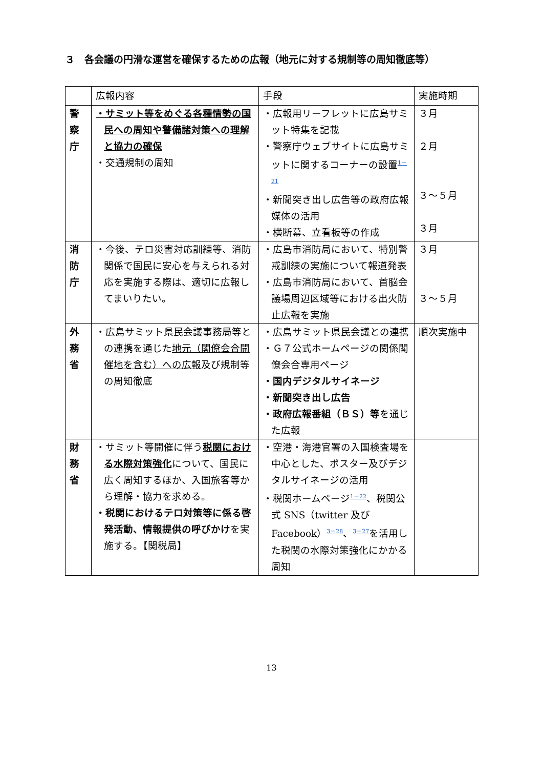３　各会議の円滑な運営を確保するための広報（地元に対する規制等の周知徹底等）
| | 広報内容 | 手段 | 実施時期 |
| --- | --- | --- | --- |
| 警 察 庁 | ・サミット等をめぐる各種情勢の国民への周知や警備諸対策への理解と協力の確保 ・交通規制の周知 | ・広報用リーフレットに広島サミット特集を記載 ・警察庁ウェブサイトに広島サミットに関するコーナーの設置 1－21 ・新聞突き出し広告等の政府広報媒体の活用 ・横断幕、立看板等の作成 | ３月 ２月 ３～５月 ３月 |
| 消 防 庁 | ・今後、テロ災害対応訓練等、消防関係で国民に安心を与えられる対応を実施する際は、適切に広報してまいりたい。 | ・広島市消防局において、特別警戒訓練の実施について報道発表 ・広島市消防局において、首脳会議場周辺区域等における出火防止広報を実施 | ３月 ３～５月 |
| 外 務 省 | ・広島サミット県民会議事務局等との連携を通じた 地元（閣僚会合開催地を含む）への広報 及び規制等の周知徹底 | ・広島サミット県民会議との連携 ・Ｇ７公式ホームページの関係閣僚会合専用ページ ・国内デジタルサイネージ ・新聞突き出し広告 ・政府広報番組（ＢＳ）等 を通じた広報 | 順次実施中 |
| 財 務 省 | ・サミット等開催に伴う 税関における水際対策強化 について、国民に広く周知するほか、入国旅客等から理解・協力を求める。 ・税関におけるテロ対策等に係る啓発活動、情報提供の呼びかけ を実施する。【関税局】 | ・空港・海港官署の入国検査場を中心とした、ポスター及びデジタルサイネージの活用 ・税関ホームページ 1－22 、税関公式 SNS（twitter 及び Facebook） 3－28 、 3－27 を活用した税関の水際対策強化にかかる周知 | |
13